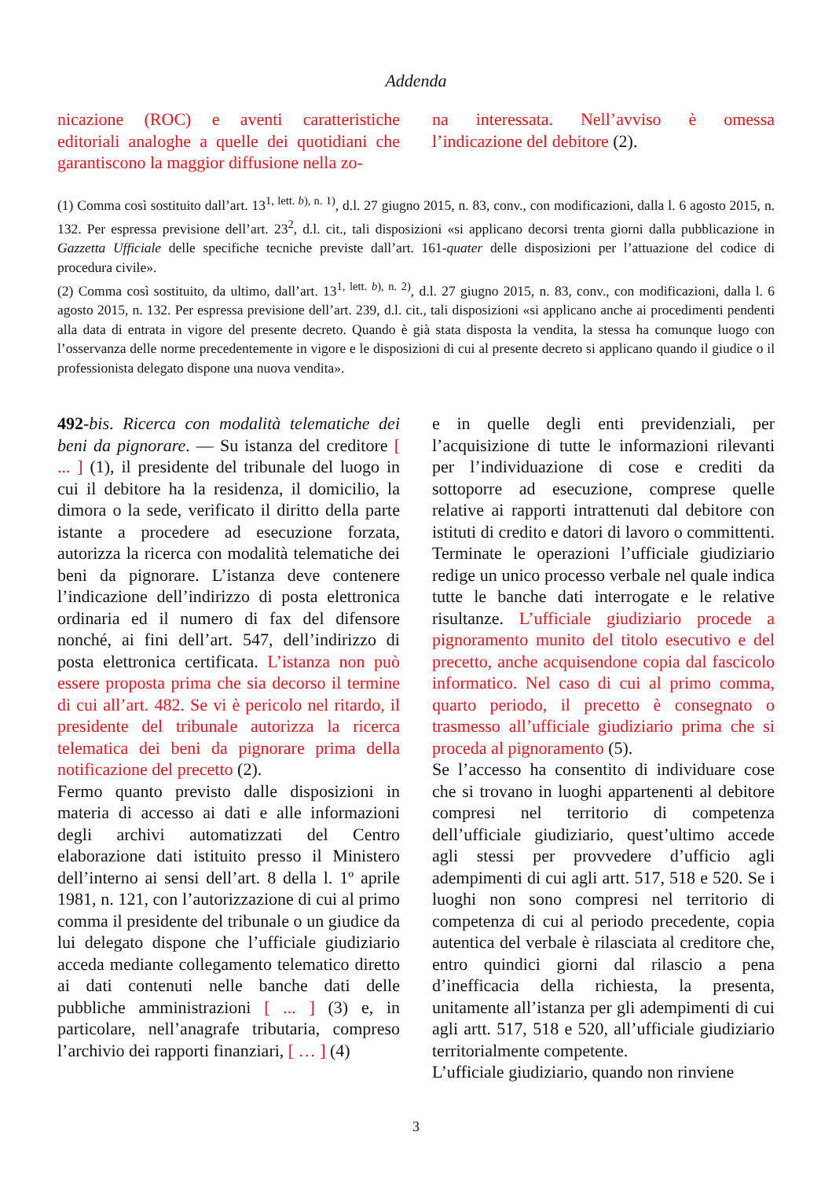Addenda
nicazione (ROC) e aventi caratteristiche editoriali analoghe a quelle dei quotidiani che garantiscono la maggior diffusione nella zo-
na interessata. Nell’avviso è omessa l’indicazione del debitore (2).
(1) Comma così sostituito dall’art. 13<sup>1, lett. b), n. 1)</sup>, d.l. 27 giugno 2015, n. 83, conv., con modificazioni, dalla l. 6 agosto 2015, n. 132. Per espressa previsione dell’art. 23<sup>2</sup>, d.l. cit., tali disposizioni «si applicano decorsi trenta giorni dalla pubblicazione in Gazzetta Ufficiale delle specifiche tecniche previste dall’art. 161-quater delle disposizioni per l’attuazione del codice di procedura civile».
(2) Comma così sostituito, da ultimo, dall’art. 13<sup>1, lett. b), n. 2)</sup>, d.l. 27 giugno 2015, n. 83, conv., con modificazioni, dalla l. 6 agosto 2015, n. 132. Per espressa previsione dell’art. 239, d.l. cit., tali disposizioni «si applicano anche ai procedimenti pendenti alla data di entrata in vigore del presente decreto. Quando è già stata disposta la vendita, la stessa ha comunque luogo con l’osservanza delle norme precedentemente in vigore e le disposizioni di cui al presente decreto si applicano quando il giudice o il professionista delegato dispone una nuova vendita».
492-bis. Ricerca con modalità telematiche dei beni da pignorare. — Su istanza del creditore [ ... ] (1), il presidente del tribunale del luogo in cui il debitore ha la residenza, il domicilio, la dimora o la sede, verificato il diritto della parte istante a procedere ad esecuzione forzata, autorizza la ricerca con modalità telematiche dei beni da pignorare. L’istanza deve contenere l’indicazione dell’indirizzo di posta elettronica ordinaria ed il numero di fax del difensore nonché, ai fini dell’art. 547, dell’indirizzo di posta elettronica certificata. L’istanza non può essere proposta prima che sia decorso il termine di cui all’art. 482. Se vi è pericolo nel ritardo, il presidente del tribunale autorizza la ricerca telematica dei beni da pignorare prima della notificazione del precetto (2).
Fermo quanto previsto dalle disposizioni in materia di accesso ai dati e alle informazioni degli archivi automatizzati del Centro elaborazione dati istituito presso il Ministero dell’interno ai sensi dell’art. 8 della l. 1º aprile 1981, n. 121, con l’autorizzazione di cui al primo comma il presidente del tribunale o un giudice da lui delegato dispone che l’ufficiale giudiziario acceda mediante collegamento telematico diretto ai dati contenuti nelle banche dati delle pubbliche amministrazioni [ ... ] (3) e, in particolare, nell’anagrafe tributaria, compreso l’archivio dei rapporti finanziari, [ … ] (4)
e in quelle degli enti previdenziali, per l’acquisizione di tutte le informazioni rilevanti per l’individuazione di cose e crediti da sottoporre ad esecuzione, comprese quelle relative ai rapporti intrattenuti dal debitore con istituti di credito e datori di lavoro o committenti. Terminate le operazioni l’ufficiale giudiziario redige un unico processo verbale nel quale indica tutte le banche dati interrogate e le relative risultanze. L’ufficiale giudiziario procede a pignoramento munito del titolo esecutivo e del precetto, anche acquisendone copia dal fascicolo informatico. Nel caso di cui al primo comma, quarto periodo, il precetto è consegnato o trasmesso all’ufficiale giudiziario prima che si proceda al pignoramento (5).
Se l’accesso ha consentito di individuare cose che si trovano in luoghi appartenenti al debitore compresi nel territorio di competenza dell’ufficiale giudiziario, quest’ultimo accede agli stessi per provvedere d’ufficio agli adempimenti di cui agli artt. 517, 518 e 520. Se i luoghi non sono compresi nel territorio di competenza di cui al periodo precedente, copia autentica del verbale è rilasciata al creditore che, entro quindici giorni dal rilascio a pena d’inefficacia della richiesta, la presenta, unitamente all’istanza per gli adempimenti di cui agli artt. 517, 518 e 520, all’ufficiale giudiziario territorialmente competente.
L’ufficiale giudiziario, quando non rinviene
3